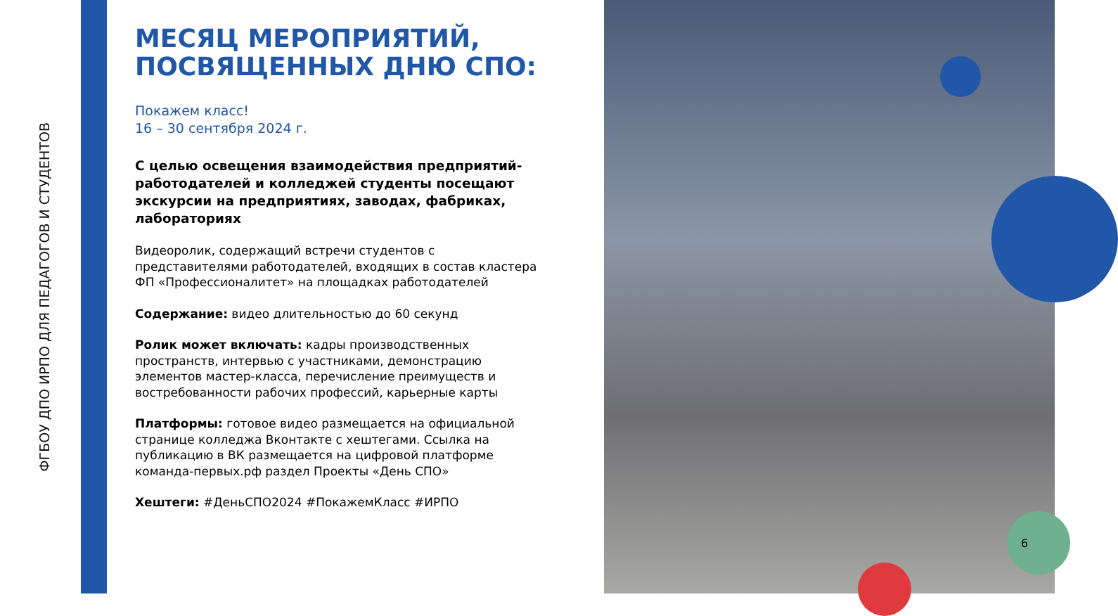ФГБОУ ДПО ИРПО ДЛЯ ПЕДАГОГОВ И СТУДЕНТОВ
МЕСЯЦ МЕРОПРИЯТИЙ, ПОСВЯЩЕННЫХ ДНЮ СПО:
Покажем класс!
16 – 30 сентября 2024 г.
С целью освещения взаимодействия предприятий-работодателей и колледжей студенты посещают экскурсии на предприятиях, заводах, фабриках, лабораториях
Видеоролик, содержащий встречи студентов с представителями работодателей, входящих в состав кластера ФП «Профессионалитет» на площадках работодателей
Содержание: видео длительностью до 60 секунд
Ролик может включать: кадры производственных пространств, интервью с участниками, демонстрацию элементов мастер-класса, перечисление преимуществ и востребованности рабочих профессий, карьерные карты
Платформы: готовое видео размещается на официальной странице колледжа Вконтакте с хештегами. Ссылка на публикацию в ВК размещается на цифровой платформе команда-первых.рф раздел Проекты «День СПО»
Хештеги: #ДеньСПО2024 #ПокажемКласс #ИРПО
6